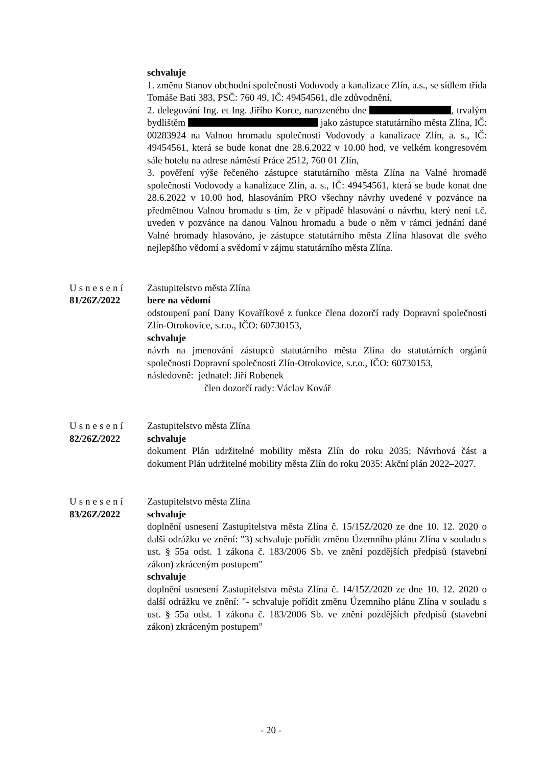schvaluje
1. změnu Stanov obchodní společnosti Vodovody a kanalizace Zlín, a.s., se sídlem třída Tomáše Bati 383, PSČ: 760 49, IČ: 49454561, dle zdůvodnění,
2. delegování Ing. et Ing. Jiřího Korce, narozeného dne , trvalým bydlištěm jako zástupce statutárního města Zlína, IČ: 00283924 na Valnou hromadu společnosti Vodovody a kanalizace Zlín, a. s., IČ: 49454561, která se bude konat dne 28.6.2022 v 10.00 hod, ve velkém kongresovém sále hotelu na adrese náměstí Práce 2512, 760 01 Zlín,
3. pověření výše řečeného zástupce statutárního města Zlína na Valné hromadě společnosti Vodovody a kanalizace Zlín, a. s., IČ: 49454561, která se bude konat dne 28.6.2022 v 10.00 hod, hlasováním PRO všechny návrhy uvedené v pozvánce na předmětnou Valnou hromadu s tím, že v případě hlasování o návrhu, který není t.č. uveden v pozvánce na danou Valnou hromadu a bude o něm v rámci jednání dané Valné hromady hlasováno, je zástupce statutárního města Zlína hlasovat dle svého nejlepšího vědomí a svědomí v zájmu statutárního města Zlína.
Usnesení
81/26Z/2022
Zastupitelstvo města Zlína
bere na vědomí
odstoupení paní Dany Kovaříkové z funkce člena dozorčí rady Dopravní společnosti Zlín-Otrokovice, s.r.o., IČO: 60730153,
schvaluje
návrh na jmenování zástupců statutárního města Zlína do statutárních orgánů společnosti Dopravní společnosti Zlín-Otrokovice, s.r.o., IČO: 60730153,
následovně: jednatel: Jiří Robenek
člen dozorčí rady: Václav Kovář
Usnesení
82/26Z/2022
Zastupitelstvo města Zlína
schvaluje
dokument Plán udržitelné mobility města Zlín do roku 2035: Návrhová část a dokument Plán udržitelné mobility města Zlín do roku 2035: Akční plán 2022–2027.
Usnesení
83/26Z/2022
Zastupitelstvo města Zlína
schvaluje
doplnění usnesení Zastupitelstva města Zlína č. 15/15Z/2020 ze dne 10. 12. 2020 o další odrážku ve znění: "3) schvaluje pořídit změnu Územního plánu Zlína v souladu s ust. § 55a odst. 1 zákona č. 183/2006 Sb. ve znění pozdějších předpisů (stavební zákon) zkráceným postupem"
schvaluje
doplnění usnesení Zastupitelstva města Zlína č. 14/15Z/2020 ze dne 10. 12. 2020 o další odrážku ve znění: "- schvaluje pořídit změnu Územního plánu Zlína v souladu s ust. § 55a odst. 1 zákona č. 183/2006 Sb. ve znění pozdějších předpisů (stavební zákon) zkráceným postupem"
- 20 -